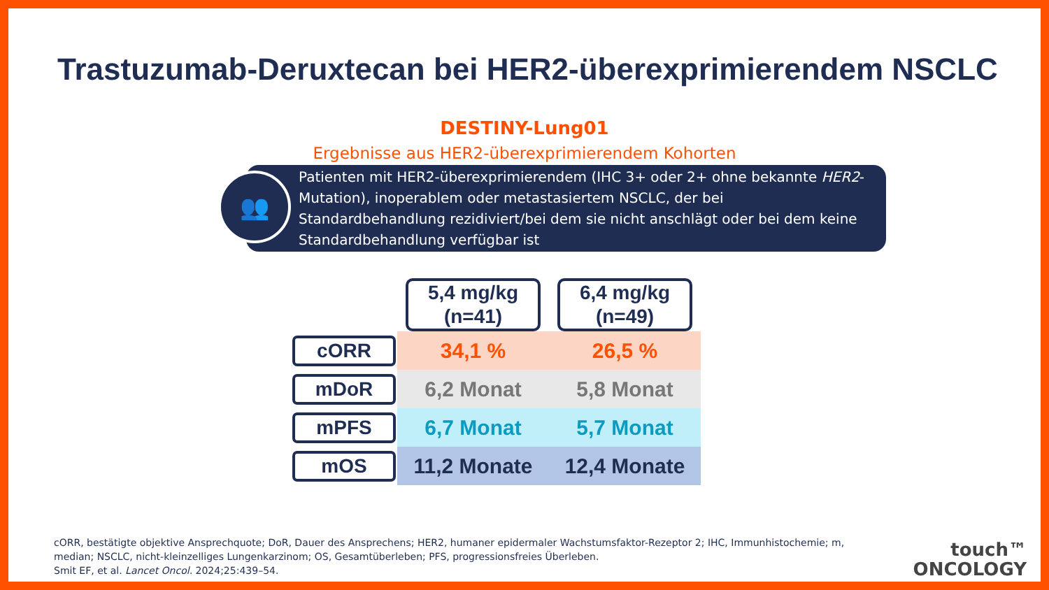Trastuzumab-Deruxtecan bei HER2-überexprimierendem NSCLC
DESTINY-Lung01
Ergebnisse aus HER2-überexprimierendem Kohorten
👥
Patienten mit HER2-überexprimierendem (IHC 3+ oder 2+ ohne bekannte HER2-Mutation), inoperablem oder metastasiertem NSCLC, der bei Standardbehandlung rezidiviert/bei dem sie nicht anschlägt oder bei dem keine Standardbehandlung verfügbar ist
| | 5,4 mg/kg (n=41) | 6,4 mg/kg (n=49) |
| --- | --- | --- |
| cORR | 34,1 % | 26,5 % |
| mDoR | 6,2 Monat | 5,8 Monat |
| mPFS | 6,7 Monat | 5,7 Monat |
| mOS | 11,2 Monate | 12,4 Monate |
cORR, bestätigte objektive Ansprechquote; DoR, Dauer des Ansprechens; HER2, humaner epidermaler Wachstumsfaktor-Rezeptor 2; IHC, Immunhistochemie; m, median; NSCLC, nicht-kleinzelliges Lungenkarzinom; OS, Gesamtüberleben; PFS, progressionsfreies Überleben.
Smit EF, et al. Lancet Oncol. 2024;25:439–54.
touch™
ONCOLOGY